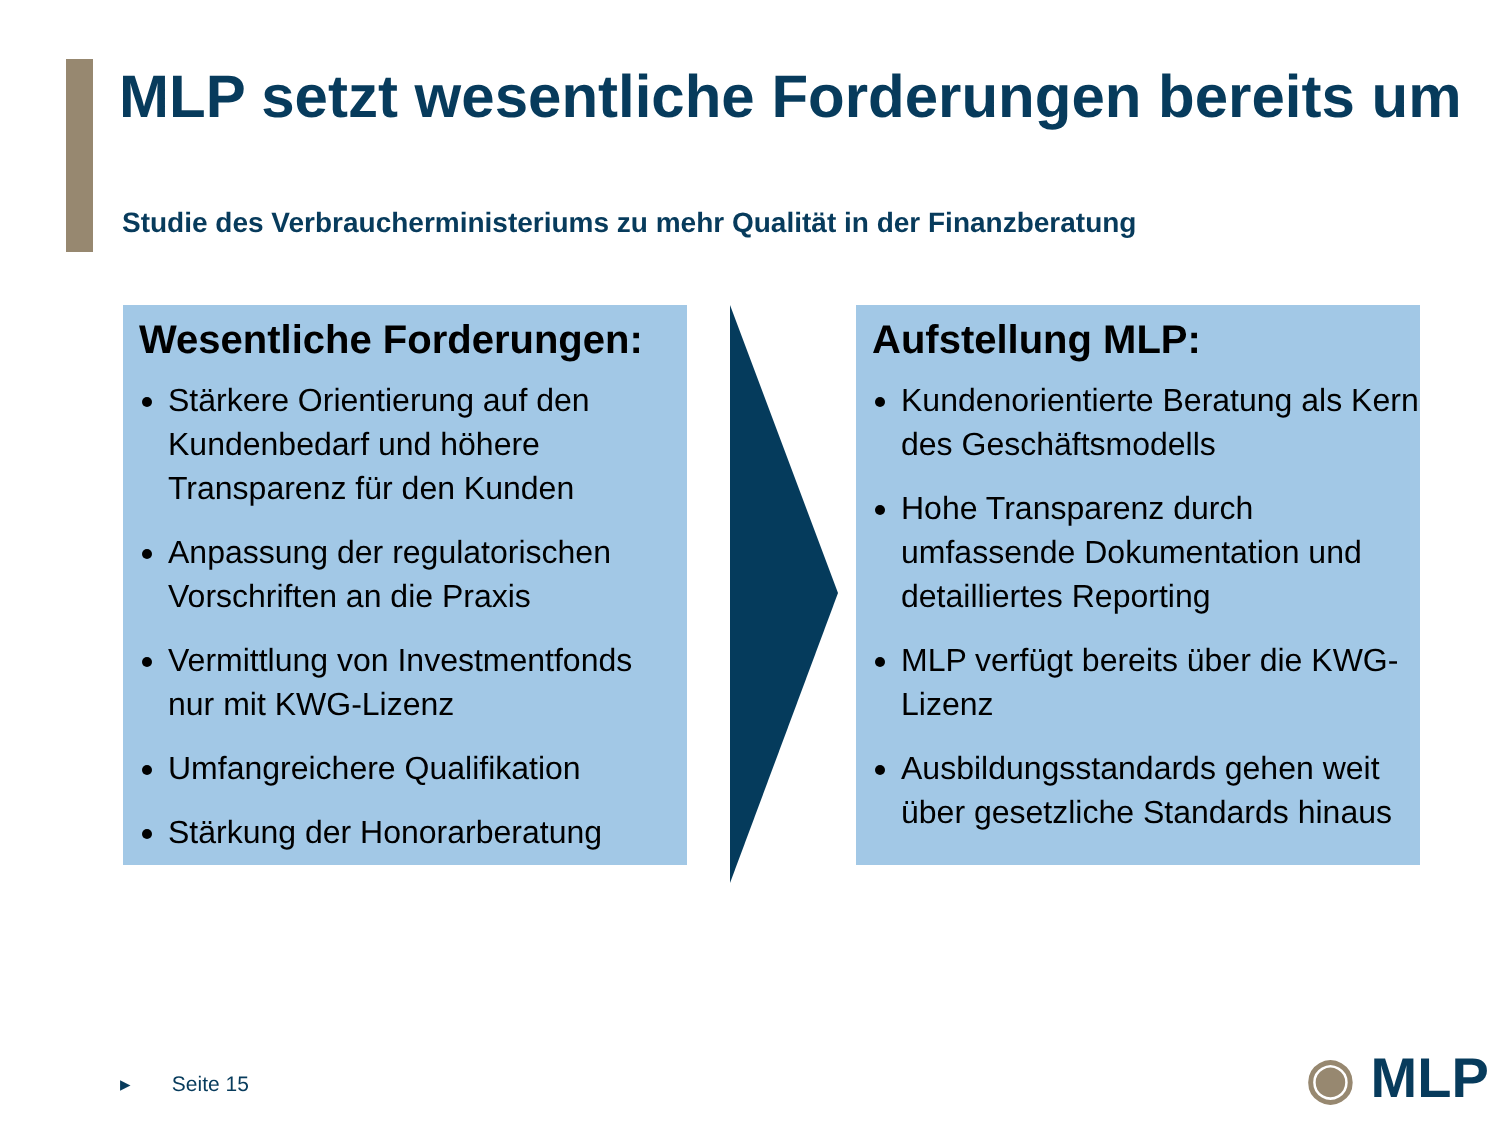MLP setzt wesentliche Forderungen bereits um
Studie des Verbraucherministeriums zu mehr Qualität in der Finanzberatung
Wesentliche Forderungen:
Stärkere Orientierung auf den Kundenbedarf und höhere Transparenz für den Kunden
Anpassung der regulatorischen Vorschriften an die Praxis
Vermittlung von Investmentfonds nur mit KWG-Lizenz
Umfangreichere Qualifikation
Stärkung der Honorarberatung
Aufstellung MLP:
Kundenorientierte Beratung als Kern des Geschäftsmodells
Hohe Transparenz durch umfassende Dokumentation und detailliertes Reporting
MLP verfügt bereits über die KWG-Lizenz
Ausbildungsstandards gehen weit über gesetzliche Standards hinaus
▸ Seite 15 ◉ MLP